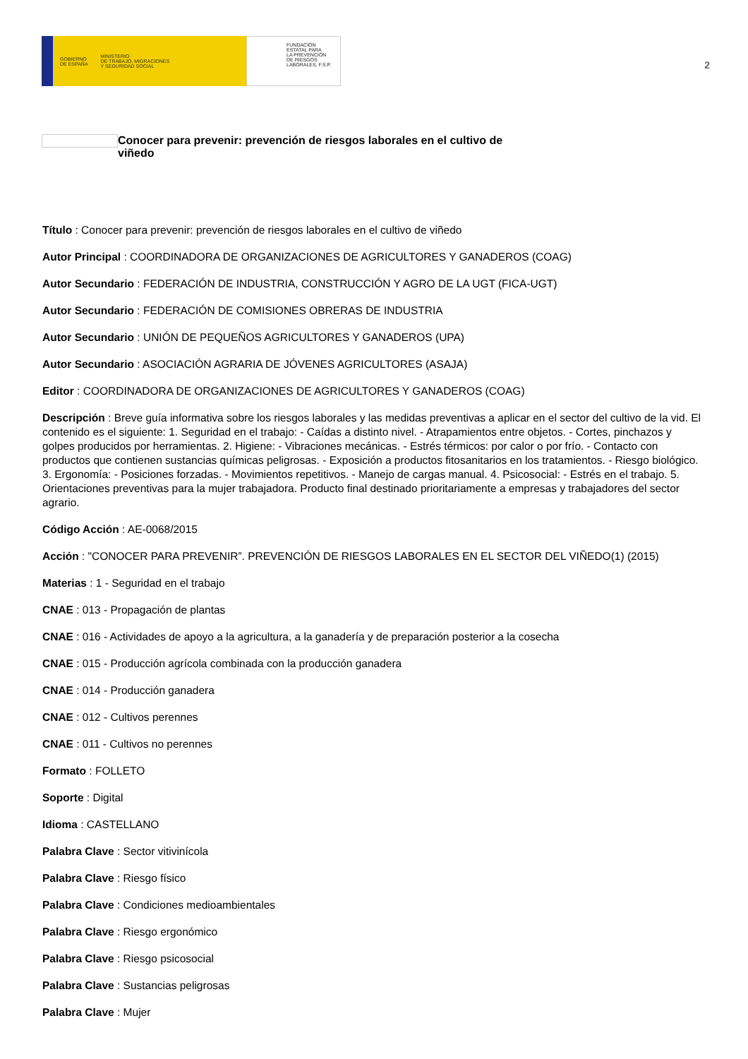GOBIERNO
DE ESPAÑA MINISTERIO
DE TRABAJO, MIGRACIONES
Y SEGURIDAD SOCIAL
FUNDACIÓN
ESTATAL PARA
LA PREVENCIÓN
DE RIESGOS
LABORALES, F.S.P.
2
Conocer para prevenir: prevención de riesgos laborales en el cultivo de viñedo
Título : Conocer para prevenir: prevención de riesgos laborales en el cultivo de viñedo
Autor Principal : COORDINADORA DE ORGANIZACIONES DE AGRICULTORES Y GANADEROS (COAG)
Autor Secundario : FEDERACIÓN DE INDUSTRIA, CONSTRUCCIÓN Y AGRO DE LA UGT (FICA-UGT)
Autor Secundario : FEDERACIÓN DE COMISIONES OBRERAS DE INDUSTRIA
Autor Secundario : UNIÓN DE PEQUEÑOS AGRICULTORES Y GANADEROS (UPA)
Autor Secundario : ASOCIACIÓN AGRARIA DE JÓVENES AGRICULTORES (ASAJA)
Editor : COORDINADORA DE ORGANIZACIONES DE AGRICULTORES Y GANADEROS (COAG)
Descripción : Breve guía informativa sobre los riesgos laborales y las medidas preventivas a aplicar en el sector del cultivo de la vid. El contenido es el siguiente: 1. Seguridad en el trabajo: - Caídas a distinto nivel. - Atrapamientos entre objetos. - Cortes, pinchazos y golpes producidos por herramientas. 2. Higiene: - Vibraciones mecánicas. - Estrés térmicos: por calor o por frío. - Contacto con productos que contienen sustancias químicas peligrosas. - Exposición a productos fitosanitarios en los tratamientos. - Riesgo biológico. 3. Ergonomía: - Posiciones forzadas. - Movimientos repetitivos. - Manejo de cargas manual. 4. Psicosocial: - Estrés en el trabajo. 5. Orientaciones preventivas para la mujer trabajadora. Producto final destinado prioritariamente a empresas y trabajadores del sector agrario.
Código Acción : AE-0068/2015
Acción : "CONOCER PARA PREVENIR”. PREVENCIÓN DE RIESGOS LABORALES EN EL SECTOR DEL VIÑEDO(1) (2015)
Materias : 1 - Seguridad en el trabajo
CNAE : 013 - Propagación de plantas
CNAE : 016 - Actividades de apoyo a la agricultura, a la ganadería y de preparación posterior a la cosecha
CNAE : 015 - Producción agrícola combinada con la producción ganadera
CNAE : 014 - Producción ganadera
CNAE : 012 - Cultivos perennes
CNAE : 011 - Cultivos no perennes
Formato : FOLLETO
Soporte : Digital
Idioma : CASTELLANO
Palabra Clave : Sector vitivinícola
Palabra Clave : Riesgo físico
Palabra Clave : Condiciones medioambientales
Palabra Clave : Riesgo ergonómico
Palabra Clave : Riesgo psicosocial
Palabra Clave : Sustancias peligrosas
Palabra Clave : Mujer